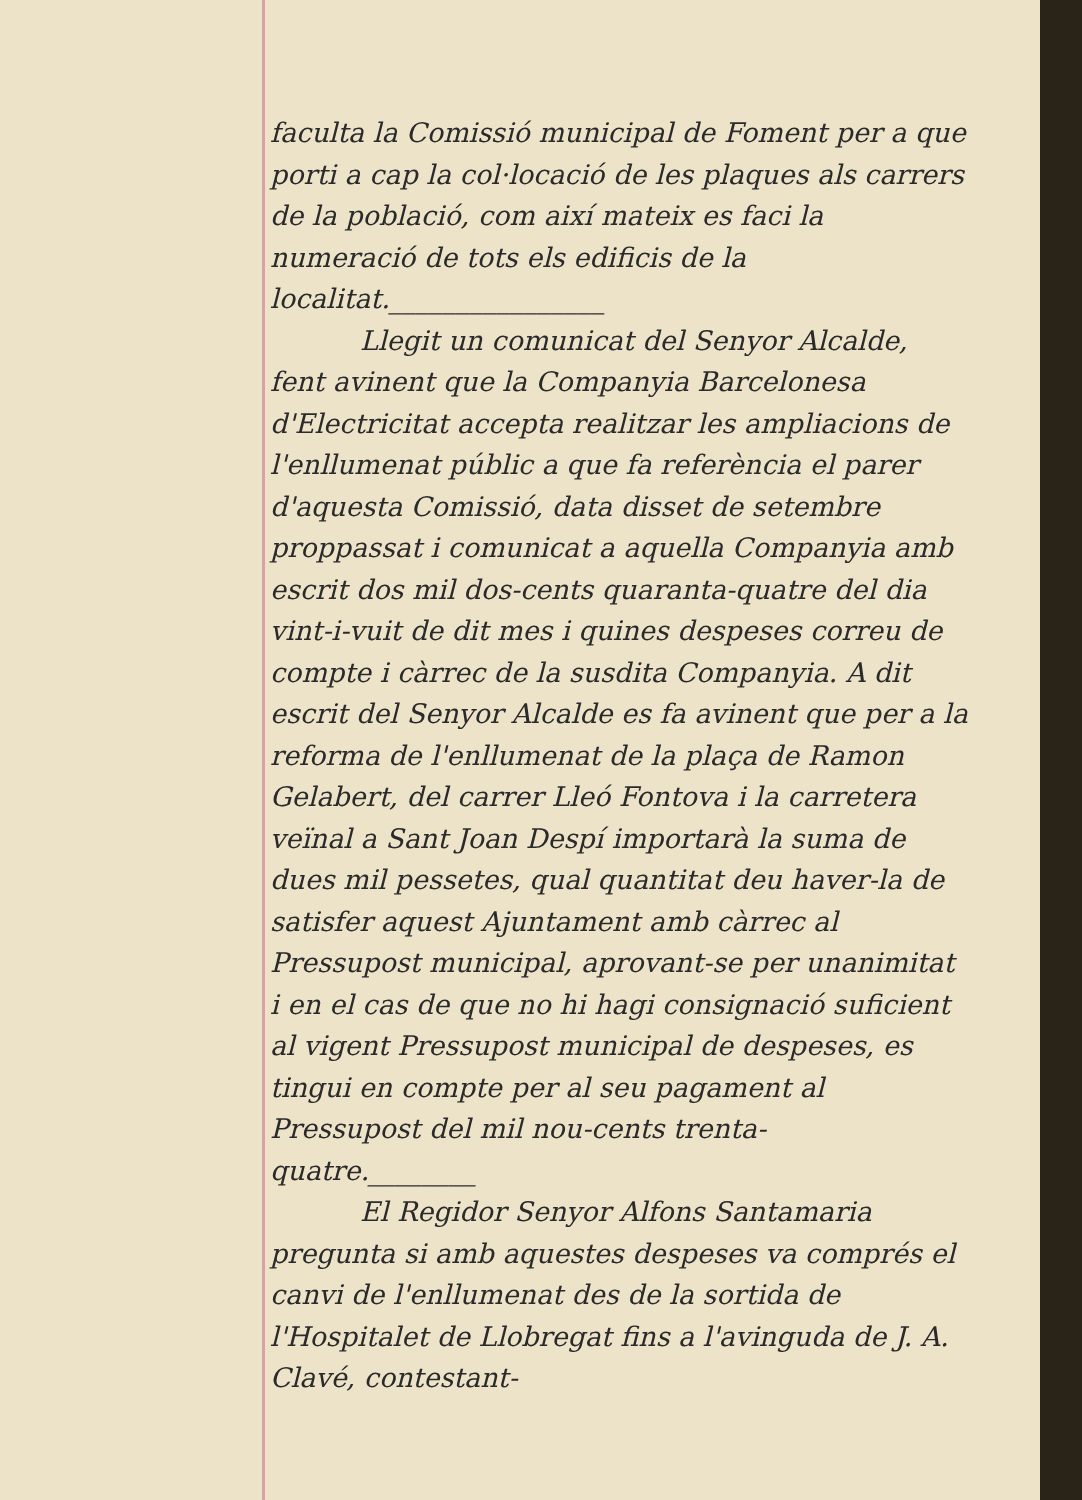faculta la Comissió municipal de Foment per a que porti a cap la col·locació de les plaques als carrers de la població, com així mateix es faci la numeració de tots els edificis de la localitat.________________
Llegit un comunicat del Senyor Alcalde, fent avinent que la Companyia Barcelonesa d'Electricitat accepta realitzar les ampliacions de l'enllumenat públic a que fa referència el parer d'aquesta Comissió, data disset de setembre proppassat i comunicat a aquella Companyia amb escrit dos mil dos-cents quaranta-quatre del dia vint-i-vuit de dit mes i quines despeses correu de compte i càrrec de la susdita Companyia. A dit escrit del Senyor Alcalde es fa avinent que per a la reforma de l'enllumenat de la plaça de Ramon Gelabert, del carrer Lleó Fontova i la carretera veïnal a Sant Joan Despí importarà la suma de dues mil pessetes, qual quantitat deu haver-la de satisfer aquest Ajuntament amb càrrec al Pressupost municipal, aprovant-se per unanimitat i en el cas de que no hi hagi consignació suficient al vigent Pressupost municipal de despeses, es tingui en compte per al seu pagament al Pressupost del mil nou-cents trenta-quatre.________
El Regidor Senyor Alfons Santamaria pregunta si amb aquestes despeses va comprés el canvi de l'enllumenat des de la sortida de l'Hospitalet de Llobregat fins a l'avinguda de J. A. Clavé, contestant-